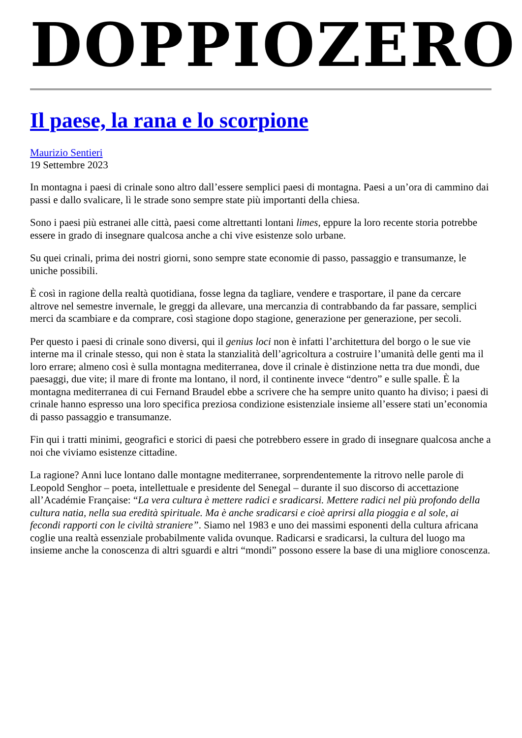DOPPIOZERO
Il paese, la rana e lo scorpione
Maurizio Sentieri
19 Settembre 2023
In montagna i paesi di crinale sono altro dall’essere semplici paesi di montagna. Paesi a un’ora di cammino dai passi e dallo svalicare, lì le strade sono sempre state più importanti della chiesa.
Sono i paesi più estranei alle città, paesi come altrettanti lontani limes, eppure la loro recente storia potrebbe essere in grado di insegnare qualcosa anche a chi vive esistenze solo urbane.
Su quei crinali, prima dei nostri giorni, sono sempre state economie di passo, passaggio e transumanze, le uniche possibili.
È così in ragione della realtà quotidiana, fosse legna da tagliare, vendere e trasportare, il pane da cercare altrove nel semestre invernale, le greggi da allevare, una mercanzia di contrabbando da far passare, semplici merci da scambiare e da comprare, così stagione dopo stagione, generazione per generazione, per secoli.
Per questo i paesi di crinale sono diversi, qui il genius loci non è infatti l’architettura del borgo o le sue vie interne ma il crinale stesso, qui non è stata la stanzialità dell’agricoltura a costruire l’umanità delle genti ma il loro errare; almeno così è sulla montagna mediterranea, dove il crinale è distinzione netta tra due mondi, due paesaggi, due vite; il mare di fronte ma lontano, il nord, il continente invece “dentro” e sulle spalle. È la montagna mediterranea di cui Fernand Braudel ebbe a scrivere che ha sempre unito quanto ha diviso; i paesi di crinale hanno espresso una loro specifica preziosa condizione esistenziale insieme all’essere stati un’economia di passo passaggio e transumanze.
Fin qui i tratti minimi, geografici e storici di paesi che potrebbero essere in grado di insegnare qualcosa anche a noi che viviamo esistenze cittadine.
La ragione? Anni luce lontano dalle montagne mediterranee, sorprendentemente la ritrovo nelle parole di Leopold Senghor – poeta, intellettuale e presidente del Senegal – durante il suo discorso di accettazione all’Académie Française: “La vera cultura è mettere radici e sradicarsi. Mettere radici nel più profondo della cultura natia, nella sua eredità spirituale. Ma è anche sradicarsi e cioè aprirsi alla pioggia e al sole, ai fecondi rapporti con le civiltà straniere”. Siamo nel 1983 e uno dei massimi esponenti della cultura africana coglie una realtà essenziale probabilmente valida ovunque. Radicarsi e sradicarsi, la cultura del luogo ma insieme anche la conoscenza di altri sguardi e altri “mondi” possono essere la base di una migliore conoscenza.